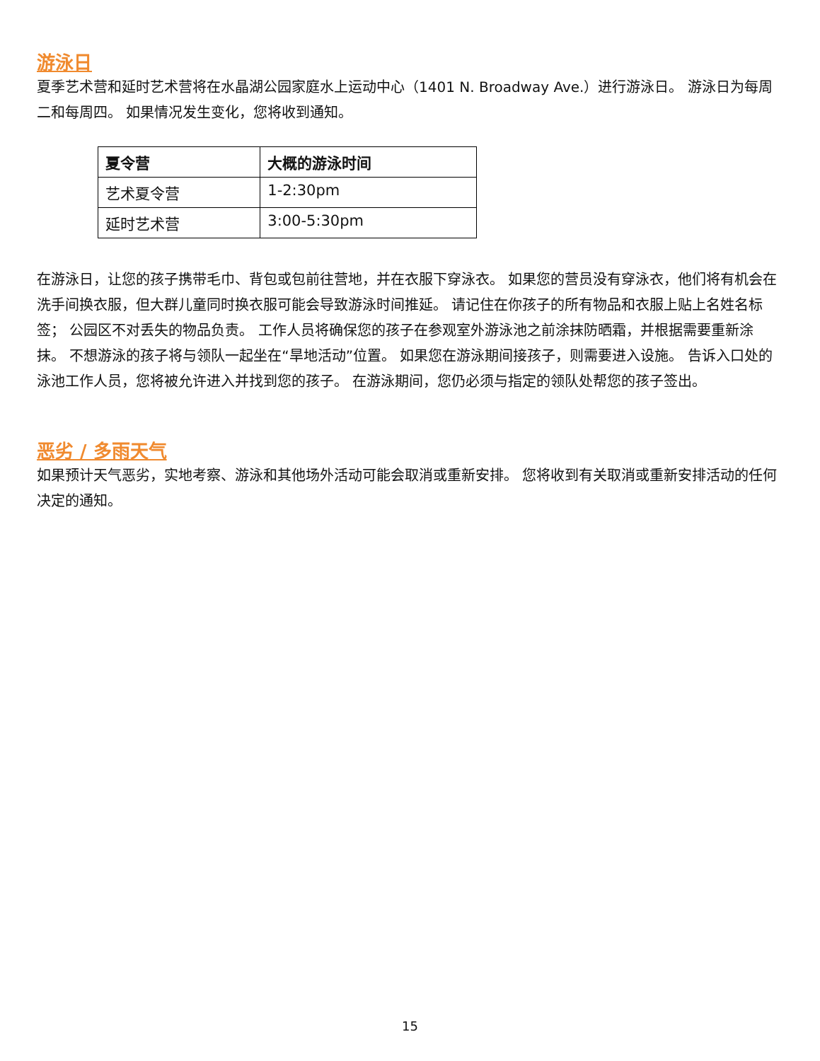游泳日
夏季艺术营和延时艺术营将在水晶湖公园家庭水上运动中心（1401 N. Broadway Ave.）进行游泳日。 游泳日为每周二和每周四。 如果情况发生变化，您将收到通知。
| 夏令营 | 大概的游泳时间 |
| --- | --- |
| 艺术夏令营 | 1-2:30pm |
| 延时艺术营 | 3:00-5:30pm |
在游泳日，让您的孩子携带毛巾、背包或包前往营地，并在衣服下穿泳衣。 如果您的营员没有穿泳衣，他们将有机会在洗手间换衣服，但大群儿童同时换衣服可能会导致游泳时间推延。 请记住在你孩子的所有物品和衣服上贴上名姓名标签； 公园区不对丢失的物品负责。 工作人员将确保您的孩子在参观室外游泳池之前涂抹防晒霜，并根据需要重新涂抹。 不想游泳的孩子将与领队一起坐在“旱地活动”位置。 如果您在游泳期间接孩子，则需要进入设施。 告诉入口处的泳池工作人员，您将被允许进入并找到您的孩子。 在游泳期间，您仍必须与指定的领队处帮您的孩子签出。
恶劣 / 多雨天气
如果预计天气恶劣，实地考察、游泳和其他场外活动可能会取消或重新安排。 您将收到有关取消或重新安排活动的任何决定的通知。
15